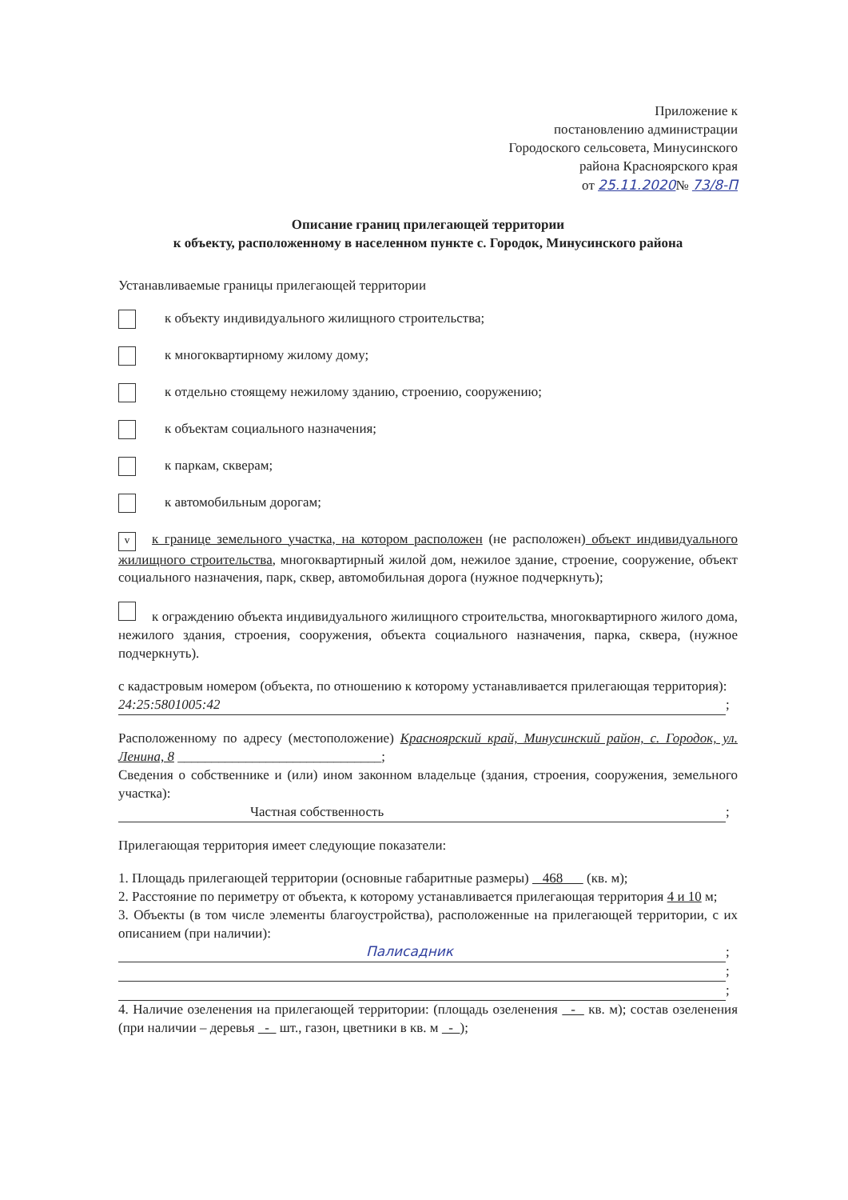Приложение к
постановлению администрации
Городоского сельсовета, Минусинского
района Красноярского края
от 25.11.2020№ 73/8-П
Описание границ прилегающей территории
к объекту, расположенному в населенном пункте с. Городок, Минусинского района
Устанавливаемые границы прилегающей территории
к объекту индивидуального жилищного строительства;
к многоквартирному жилому дому;
к отдельно стоящему нежилому зданию, строению, сооружению;
к объектам социального назначения;
к паркам, скверам;
к автомобильным дорогам;
vк границе земельного участка, на котором расположен (не расположен) объект индивидуального жилищного строительства, многоквартирный жилой дом, нежилое здание, строение, сооружение, объект социального назначения, парк, сквер, автомобильная дорога (нужное подчеркнуть);
к ограждению объекта индивидуального жилищного строительства, многоквартирного жилого дома, нежилого здания, строения, сооружения, объекта социального назначения, парка, сквера, (нужное подчеркнуть).
с кадастровым номером (объекта, по отношению к которому устанавливается прилегающая территория):
24:25:5801005:42;
Расположенному по адресу (местоположение) Красноярский край, Минусинский район, с. Городок, ул. Ленина, 8 ______________________________;
Сведения о собственнике и (или) ином законном владельце (здания, строения, сооружения, земельного участка):
Частная собственность;
Прилегающая территория имеет следующие показатели:
1. Площадь прилегающей территории (основные габаритные размеры) 468 (кв. м);
2. Расстояние по периметру от объекта, к которому устанавливается прилегающая территория 4 и 10 м;
3. Объекты (в том числе элементы благоустройства), расположенные на прилегающей территории, с их описанием (при наличии):
Палисадник;
;
;
4. Наличие озеленения на прилегающей территории: (площадь озеленения - кв. м); состав озеленения (при наличии – деревья - шт., газон, цветники в кв. м - );